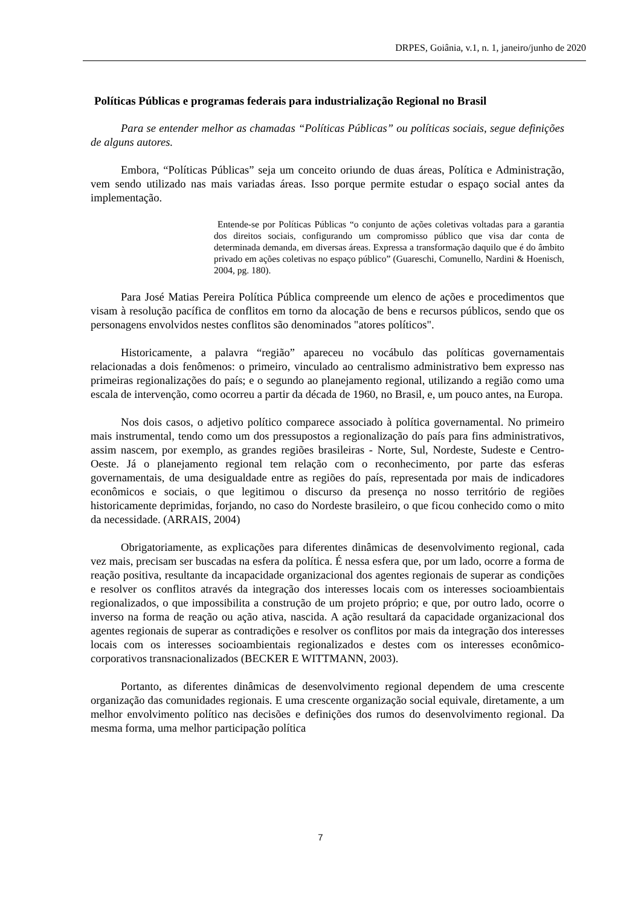DRPES, Goiânia, v.1, n. 1, janeiro/junho de 2020
Políticas Públicas e programas federais para industrialização Regional no Brasil
Para se entender melhor as chamadas “Políticas Públicas” ou políticas sociais, segue definições de alguns autores.
Embora, “Políticas Públicas” seja um conceito oriundo de duas áreas, Política e Administração, vem sendo utilizado nas mais variadas áreas. Isso porque permite estudar o espaço social antes da implementação.
Entende-se por Políticas Públicas “o conjunto de ações coletivas voltadas para a garantia dos direitos sociais, configurando um compromisso público que visa dar conta de determinada demanda, em diversas áreas. Expressa a transformação daquilo que é do âmbito privado em ações coletivas no espaço público” (Guareschi, Comunello, Nardini & Hoenisch, 2004, pg. 180).
Para José Matias Pereira Política Pública compreende um elenco de ações e procedimentos que visam à resolução pacífica de conflitos em torno da alocação de bens e recursos públicos, sendo que os personagens envolvidos nestes conflitos são denominados "atores políticos".
Historicamente, a palavra “região” apareceu no vocábulo das políticas governamentais relacionadas a dois fenômenos: o primeiro, vinculado ao centralismo administrativo bem expresso nas primeiras regionalizações do país; e o segundo ao planejamento regional, utilizando a região como uma escala de intervenção, como ocorreu a partir da década de 1960, no Brasil, e, um pouco antes, na Europa.
Nos dois casos, o adjetivo político comparece associado à política governamental. No primeiro mais instrumental, tendo como um dos pressupostos a regionalização do país para fins administrativos, assim nascem, por exemplo, as grandes regiões brasileiras - Norte, Sul, Nordeste, Sudeste e Centro-Oeste. Já o planejamento regional tem relação com o reconhecimento, por parte das esferas governamentais, de uma desigualdade entre as regiões do país, representada por mais de indicadores econômicos e sociais, o que legitimou o discurso da presença no nosso território de regiões historicamente deprimidas, forjando, no caso do Nordeste brasileiro, o que ficou conhecido como o mito da necessidade. (ARRAIS, 2004)
Obrigatoriamente, as explicações para diferentes dinâmicas de desenvolvimento regional, cada vez mais, precisam ser buscadas na esfera da política. É nessa esfera que, por um lado, ocorre a forma de reação positiva, resultante da incapacidade organizacional dos agentes regionais de superar as condições e resolver os conflitos através da integração dos interesses locais com os interesses socioambientais regionalizados, o que impossibilita a construção de um projeto próprio; e que, por outro lado, ocorre o inverso na forma de reação ou ação ativa, nascida. A ação resultará da capacidade organizacional dos agentes regionais de superar as contradições e resolver os conflitos por mais da integração dos interesses locais com os interesses socioambientais regionalizados e destes com os interesses econômico-corporativos transnacionalizados (BECKER E WITTMANN, 2003).
Portanto, as diferentes dinâmicas de desenvolvimento regional dependem de uma crescente organização das comunidades regionais. E uma crescente organização social equivale, diretamente, a um melhor envolvimento político nas decisões e definições dos rumos do desenvolvimento regional. Da mesma forma, uma melhor participação política
7